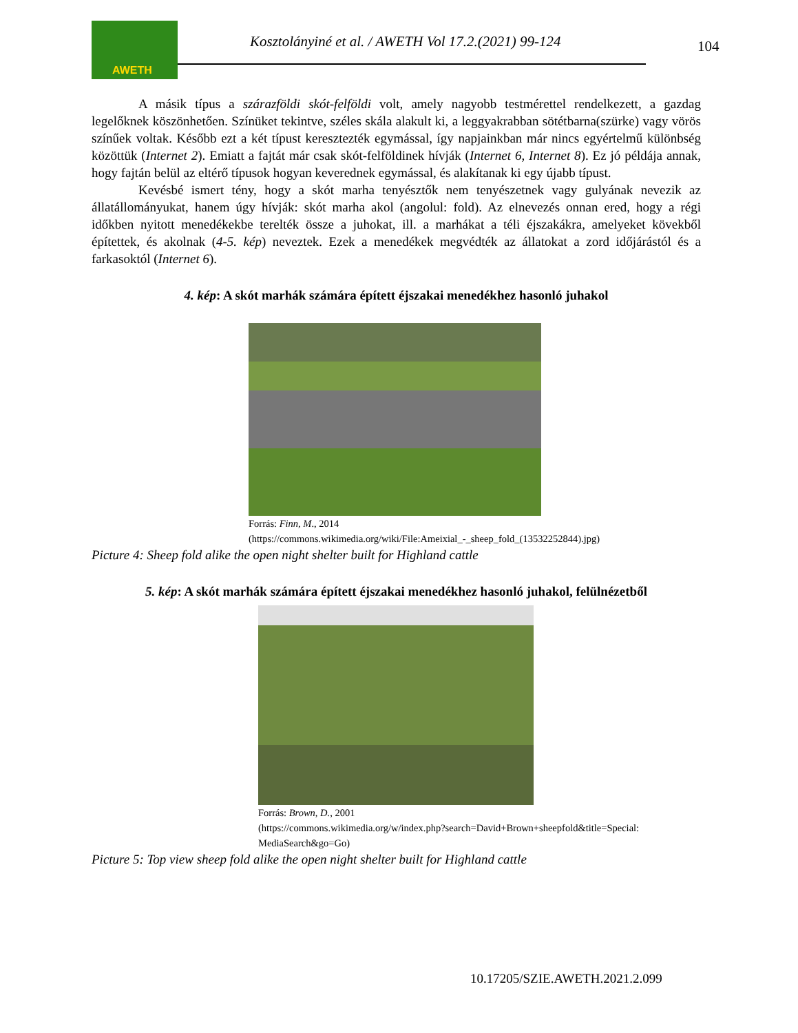AWETH
Kosztolányiné et al. / AWETH Vol 17.2.(2021) 99-124
104
A másik típus a szárazföldi skót-felföldi volt, amely nagyobb testmérettel rendelkezett, a gazdag legelőknek köszönhetően. Színüket tekintve, széles skála alakult ki, a leggyakrabban sötétbarna(szürke) vagy vörös színűek voltak. Később ezt a két típust keresztezték egymással, így napjainkban már nincs egyértelmű különbség közöttük (Internet 2). Emiatt a fajtát már csak skót-felföldinek hívják (Internet 6, Internet 8). Ez jó példája annak, hogy fajtán belül az eltérő típusok hogyan keverednek egymással, és alakítanak ki egy újabb típust.
Kevésbé ismert tény, hogy a skót marha tenyésztők nem tenyészetnek vagy gulyának nevezik az állatállományukat, hanem úgy hívják: skót marha akol (angolul: fold). Az elnevezés onnan ered, hogy a régi időkben nyitott menedékekbe terelték össze a juhokat, ill. a marhákat a téli éjszakákra, amelyeket kövekből építettek, és akolnak (4-5. kép) neveztek. Ezek a menedékek megvédték az állatokat a zord időjárástól és a farkasoktól (Internet 6).
4. kép: A skót marhák számára épített éjszakai menedékhez hasonló juhakol
Forrás: Finn, M., 2014
(https://commons.wikimedia.org/wiki/File:Ameixial_-_sheep_fold_(13532252844).jpg)
Picture 4: Sheep fold alike the open night shelter built for Highland cattle
5. kép: A skót marhák számára épített éjszakai menedékhez hasonló juhakol, felülnézetből
Forrás: Brown, D., 2001
(https://commons.wikimedia.org/w/index.php?search=David+Brown+sheepfold&title=Special:
MediaSearch&go=Go)
Picture 5: Top view sheep fold alike the open night shelter built for Highland cattle
10.17205/SZIE.AWETH.2021.2.099